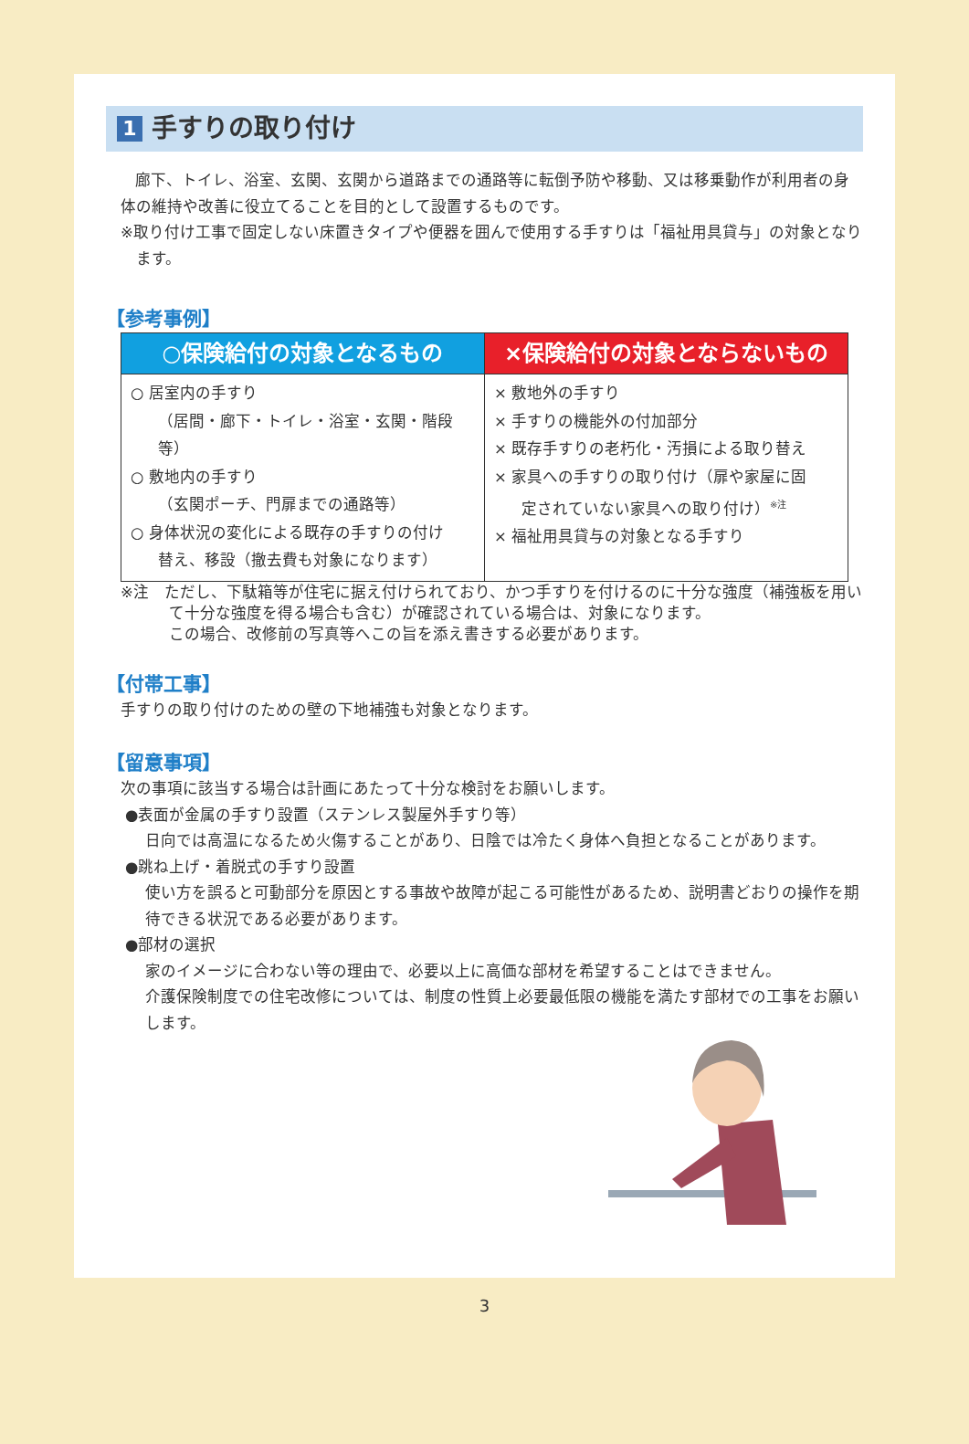1 手すりの取り付け
廊下、トイレ、浴室、玄関、玄関から道路までの通路等に転倒予防や移動、又は移乗動作が利用者の身体の維持や改善に役立てることを目的として設置するものです。
※取り付け工事で固定しない床置きタイプや便器を囲んで使用する手すりは「福祉用具貸与」の対象となります。
【参考事例】
| ○保険給付の対象となるもの | ×保険給付の対象とならないもの |
| --- | --- |
| ○ 居室内の手すり （居間・廊下・トイレ・浴室・玄関・階段等） ○ 敷地内の手すり （玄関ポーチ、門扉までの通路等） ○ 身体状況の変化による既存の手すりの付け 替え、移設（撤去費も対象になります） | × 敷地外の手すり × 手すりの機能外の付加部分 × 既存手すりの老朽化・汚損による取り替え × 家具への手すりの取り付け（扉や家屋に固 定されていない家具への取り付け）<sup>※注</sup> × 福祉用具貸与の対象となる手すり |
※注　ただし、下駄箱等が住宅に据え付けられており、かつ手すりを付けるのに十分な強度（補強板を用いて十分な強度を得る場合も含む）が確認されている場合は、対象になります。
この場合、改修前の写真等へこの旨を添え書きする必要があります。
【付帯工事】
手すりの取り付けのための壁の下地補強も対象となります。
【留意事項】
次の事項に該当する場合は計画にあたって十分な検討をお願いします。
●表面が金属の手すり設置（ステンレス製屋外手すり等）
日向では高温になるため火傷することがあり、日陰では冷たく身体へ負担となることがあります。
●跳ね上げ・着脱式の手すり設置
使い方を誤ると可動部分を原因とする事故や故障が起こる可能性があるため、説明書どおりの操作を期待できる状況である必要があります。
●部材の選択
家のイメージに合わない等の理由で、必要以上に高価な部材を希望することはできません。
介護保険制度での住宅改修については、制度の性質上必要最低限の機能を満たす部材での工事をお願いします。
3